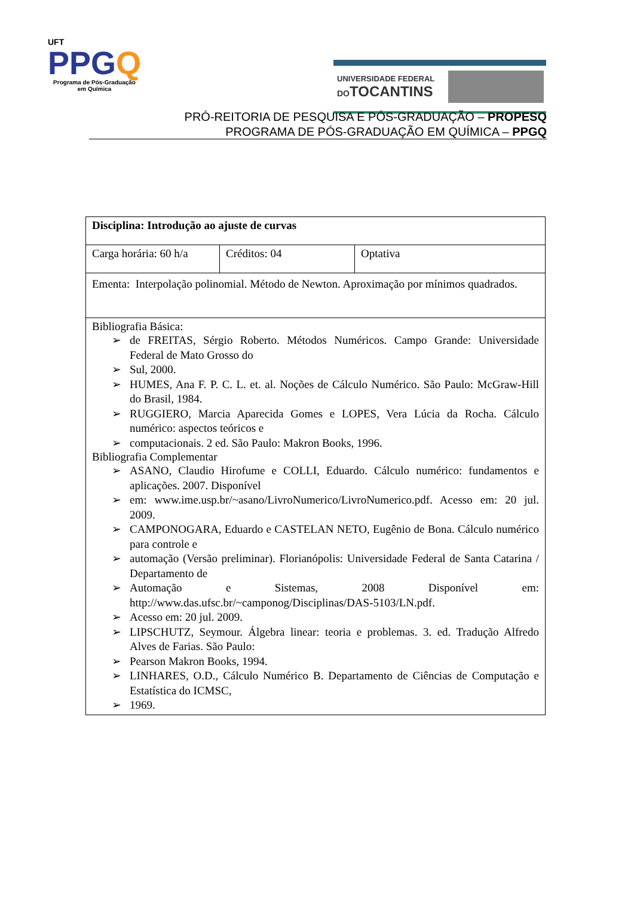UFT
PPGQ
Programa de Pós-Graduação
em Química
UNIVERSIDADE FEDERAL
DOTOCANTINS
PRÓ-REITORIA DE PESQUISA E PÓS-GRADUAÇÃO – PROPESQ
PROGRAMA DE PÓS-GRADUAÇÃO EM QUÍMICA – PPGQ
| Disciplina: Introdução ao ajuste de curvas | | |
| Carga horária: 60 h/a | Créditos: 04 | Optativa |
| Ementa: Interpolação polinomial. Método de Newton. Aproximação por mínimos quadrados. | | |
| Bibliografia Básica: ➢ de FREITAS, Sérgio Roberto. Métodos Numéricos. Campo Grande: Universidade Federal de Mato Grosso do ➢ Sul, 2000. ➢ HUMES, Ana F. P. C. L. et. al. Noções de Cálculo Numérico. São Paulo: McGraw-Hill do Brasil, 1984. ➢ RUGGIERO, Marcia Aparecida Gomes e LOPES, Vera Lúcia da Rocha. Cálculo numérico: aspectos teóricos e ➢ computacionais. 2 ed. São Paulo: Makron Books, 1996. Bibliografia Complementar ➢ ASANO, Claudio Hirofume e COLLI, Eduardo. Cálculo numérico: fundamentos e aplicações. 2007. Disponível ➢ em: www.ime.usp.br/~asano/LivroNumerico/LivroNumerico.pdf. Acesso em: 20 jul. 2009. ➢ CAMPONOGARA, Eduardo e CASTELAN NETO, Eugênio de Bona. Cálculo numérico para controle e ➢ automação (Versão preliminar). Florianópolis: Universidade Federal de Santa Catarina / Departamento de ➢ Automação e Sistemas, 2008 Disponível em: http://www.das.ufsc.br/~camponog/Disciplinas/DAS-5103/LN.pdf. ➢ Acesso em: 20 jul. 2009. ➢ LIPSCHUTZ, Seymour. Álgebra linear: teoria e problemas. 3. ed. Tradução Alfredo Alves de Farias. São Paulo: ➢ Pearson Makron Books, 1994. ➢ LINHARES, O.D., Cálculo Numérico B. Departamento de Ciências de Computação e Estatística do ICMSC, ➢ 1969. | | |